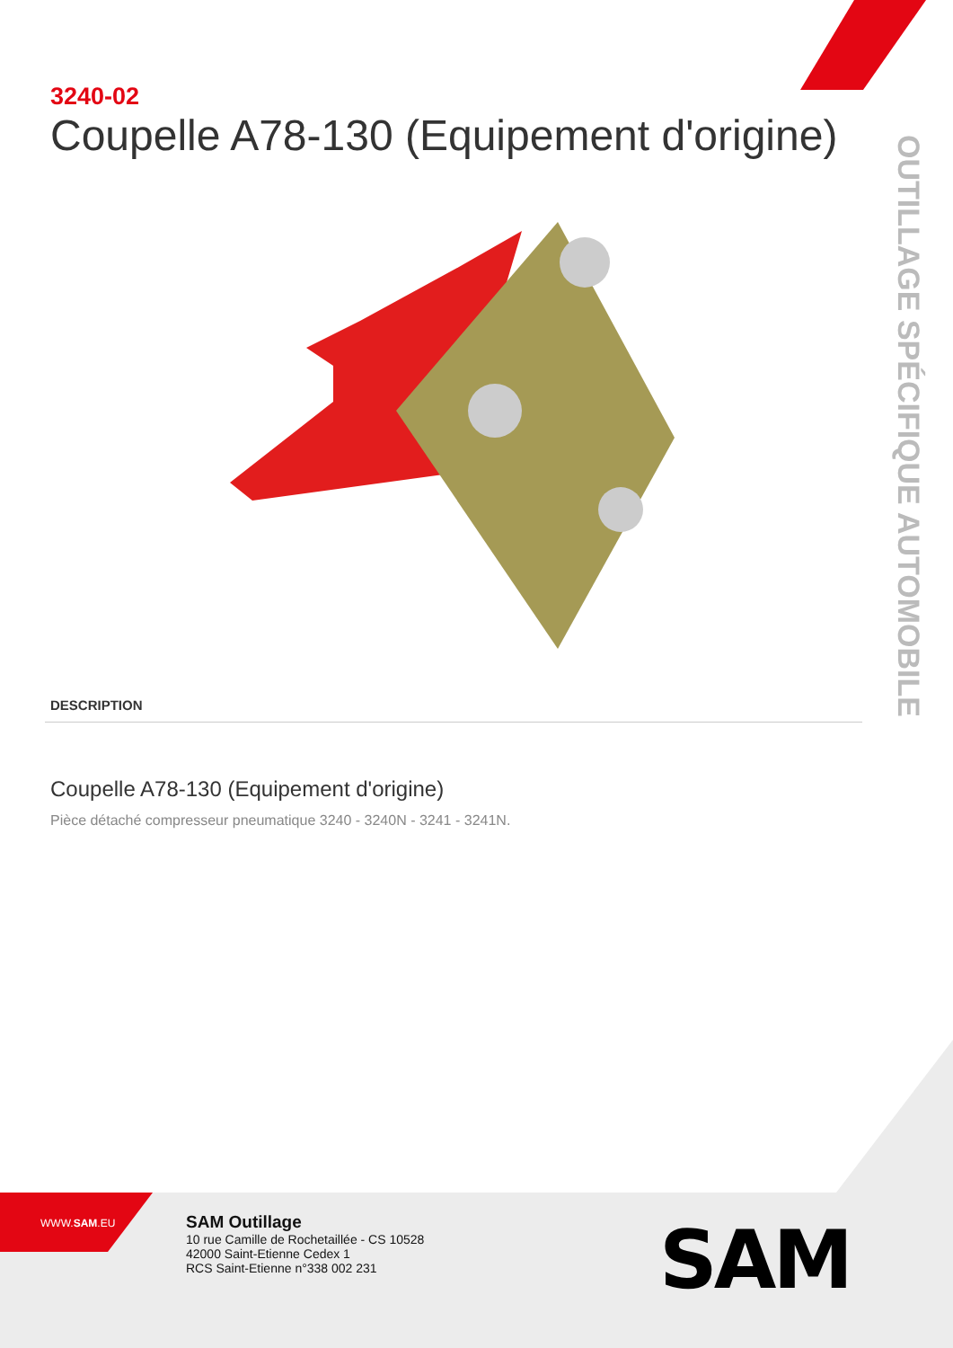3240-02
Coupelle A78-130 (Equipement d'origine)
DESCRIPTION
Coupelle A78-130 (Equipement d'origine)
Pièce détaché compresseur pneumatique 3240 - 3240N - 3241 - 3241N.
OUTILLAGE SPÉCIFIQUE AUTOMOBILE
WWW.SAM.EU
SAM Outillage
10 rue Camille de Rochetaillée - CS 10528
42000 Saint-Etienne Cedex 1
RCS Saint-Etienne n°338 002 231
SAM